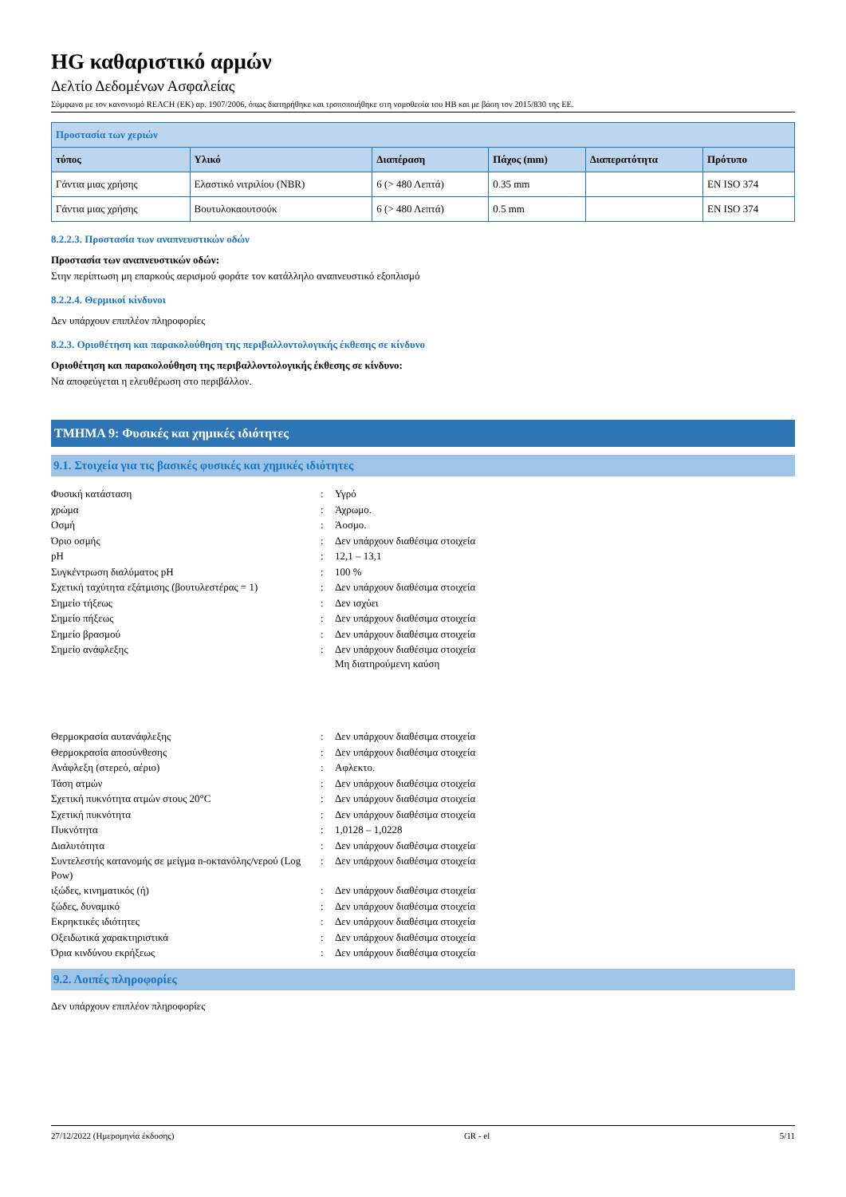HG καθαριστικό αρμών
Δελτίο Δεδομένων Ασφαλείας
Σύμφωνα με τον κανονισμό REACH (ΕΚ) αρ. 1907/2006, όπως διατηρήθηκε και τροποποιήθηκε στη νομοθεσία του ΗΒ και με βάση τον 2015/830 της ΕΕ.
| Προστασία των χεριών | | | | | |
| --- | --- | --- | --- | --- | --- |
| τύπος | Υλικό | Διαπέραση | Πάχος (mm) | Διαπερατότητα | Πρότυπο |
| Γάντια μιας χρήσης | Ελαστικό νιτριλίου (NBR) | 6 (> 480 Λεπτά) | 0.35 mm | | EN ISO 374 |
| Γάντια μιας χρήσης | Βουτυλοκαουτσούκ | 6 (> 480 Λεπτά) | 0.5 mm | | EN ISO 374 |
8.2.2.3. Προστασία των αναπνευστικών οδών
Προστασία των αναπνευστικών οδών:
Στην περίπτωση μη επαρκούς αερισμού φοράτε τον κατάλληλο αναπνευστικό εξοπλισμό
8.2.2.4. Θερμικοί κίνδυνοι
Δεν υπάρχουν επιπλέον πληροφορίες
8.2.3. Οριοθέτηση και παρακολούθηση της περιβαλλοντολογικής έκθεσης σε κίνδυνο
Οριοθέτηση και παρακολούθηση της περιβαλλοντολογικής έκθεσης σε κίνδυνο:
Να αποφεύγεται η ελευθέρωση στο περιβάλλον.
ΤΜΗΜΑ 9: Φυσικές και χημικές ιδιότητες
9.1. Στοιχεία για τις βασικές φυσικές και χημικές ιδιότητες
| Φυσική κατάσταση | : | Υγρό |
| χρώμα | : | Άχρωμο. |
| Οσμή | : | Άοσμο. |
| Όριο οσμής | : | Δεν υπάρχουν διαθέσιμα στοιχεία |
| pH | : | 12,1 – 13,1 |
| Συγκέντρωση διαλύματος pH | : | 100 % |
| Σχετική ταχύτητα εξάτμισης (βουτυλεστέρας = 1) | : | Δεν υπάρχουν διαθέσιμα στοιχεία |
| Σημείο τήξεως | : | Δεν ισχύει |
| Σημείο πήξεως | : | Δεν υπάρχουν διαθέσιμα στοιχεία |
| Σημείο βρασμού | : | Δεν υπάρχουν διαθέσιμα στοιχεία |
| Σημείο ανάφλεξης | : | Δεν υπάρχουν διαθέσιμα στοιχεία Μη διατηρούμενη καύση |
| Θερμοκρασία αυτανάφλεξης | : | Δεν υπάρχουν διαθέσιμα στοιχεία |
| Θερμοκρασία αποσύνθεσης | : | Δεν υπάρχουν διαθέσιμα στοιχεία |
| Ανάφλεξη (στερεό, αέριο) | : | Αφλεκτο. |
| Τάση ατμών | : | Δεν υπάρχουν διαθέσιμα στοιχεία |
| Σχετική πυκνότητα ατμών στους 20°C | : | Δεν υπάρχουν διαθέσιμα στοιχεία |
| Σχετική πυκνότητα | : | Δεν υπάρχουν διαθέσιμα στοιχεία |
| Πυκνότητα | : | 1,0128 – 1,0228 |
| Διαλυτότητα | : | Δεν υπάρχουν διαθέσιμα στοιχεία |
| Συντελεστής κατανομής σε μείγμα n-οκτανόλης/νερού (Log Pow) | : | Δεν υπάρχουν διαθέσιμα στοιχεία |
| ιξώδες, κινηματικός (ή) | : | Δεν υπάρχουν διαθέσιμα στοιχεία |
| ξώδες, δυναμικό | : | Δεν υπάρχουν διαθέσιμα στοιχεία |
| Εκρηκτικές ιδιότητες | : | Δεν υπάρχουν διαθέσιμα στοιχεία |
| Οξειδωτικά χαρακτηριστικά | : | Δεν υπάρχουν διαθέσιμα στοιχεία |
| Όρια κινδύνου εκρήξεως | : | Δεν υπάρχουν διαθέσιμα στοιχεία |
9.2. Λοιπές πληροφορίες
Δεν υπάρχουν επιπλέον πληροφορίες
27/12/2022 (Ημερομηνία έκδοσης) GR - el 5/11